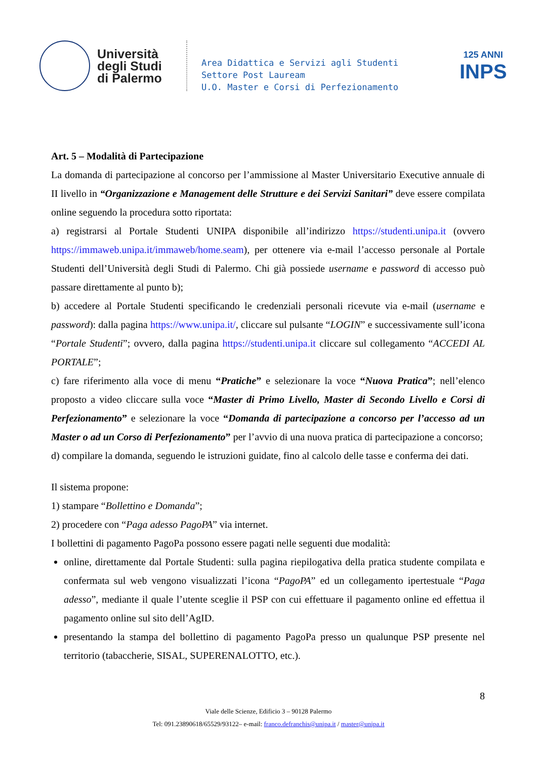Università
degli Studi
di Palermo
Area Didattica e Servizi agli Studenti
Settore Post Lauream
U.O. Master e Corsi di Perfezionamento
125 ANNI
INPS
Art. 5 – Modalità di Partecipazione
La domanda di partecipazione al concorso per l’ammissione al Master Universitario Executive annuale di II livello in “Organizzazione e Management delle Strutture e dei Servizi Sanitari” deve essere compilata online seguendo la procedura sotto riportata:
a) registrarsi al Portale Studenti UNIPA disponibile all’indirizzo https://studenti.unipa.it (ovvero https://immaweb.unipa.it/immaweb/home.seam), per ottenere via e-mail l’accesso personale al Portale Studenti dell’Università degli Studi di Palermo. Chi già possiede username e password di accesso può passare direttamente al punto b);
b) accedere al Portale Studenti specificando le credenziali personali ricevute via e-mail (username e password): dalla pagina https://www.unipa.it/, cliccare sul pulsante “LOGIN” e successivamente sull’icona “Portale Studenti”; ovvero, dalla pagina https://studenti.unipa.it cliccare sul collegamento “ACCEDI AL PORTALE”;
c) fare riferimento alla voce di menu “Pratiche” e selezionare la voce “Nuova Pratica”; nell’elenco proposto a video cliccare sulla voce “Master di Primo Livello, Master di Secondo Livello e Corsi di Perfezionamento” e selezionare la voce “Domanda di partecipazione a concorso per l’accesso ad un Master o ad un Corso di Perfezionamento” per l’avvio di una nuova pratica di partecipazione a concorso;
d) compilare la domanda, seguendo le istruzioni guidate, fino al calcolo delle tasse e conferma dei dati.
Il sistema propone:
1) stampare “Bollettino e Domanda”;
2) procedere con “Paga adesso PagoPA” via internet.
I bollettini di pagamento PagoPa possono essere pagati nelle seguenti due modalità:
online, direttamente dal Portale Studenti: sulla pagina riepilogativa della pratica studente compilata e confermata sul web vengono visualizzati l’icona “PagoPA” ed un collegamento ipertestuale “Paga adesso”, mediante il quale l’utente sceglie il PSP con cui effettuare il pagamento online ed effettua il pagamento online sul sito dell’AgID.
presentando la stampa del bollettino di pagamento PagoPa presso un qualunque PSP presente nel territorio (tabaccherie, SISAL, SUPERENALOTTO, etc.).
8
Viale delle Scienze, Edificio 3 – 90128 Palermo
Tel: 091.23890618/65529/93122– e-mail: franco.defranchis@unipa.it / master@unipa.it